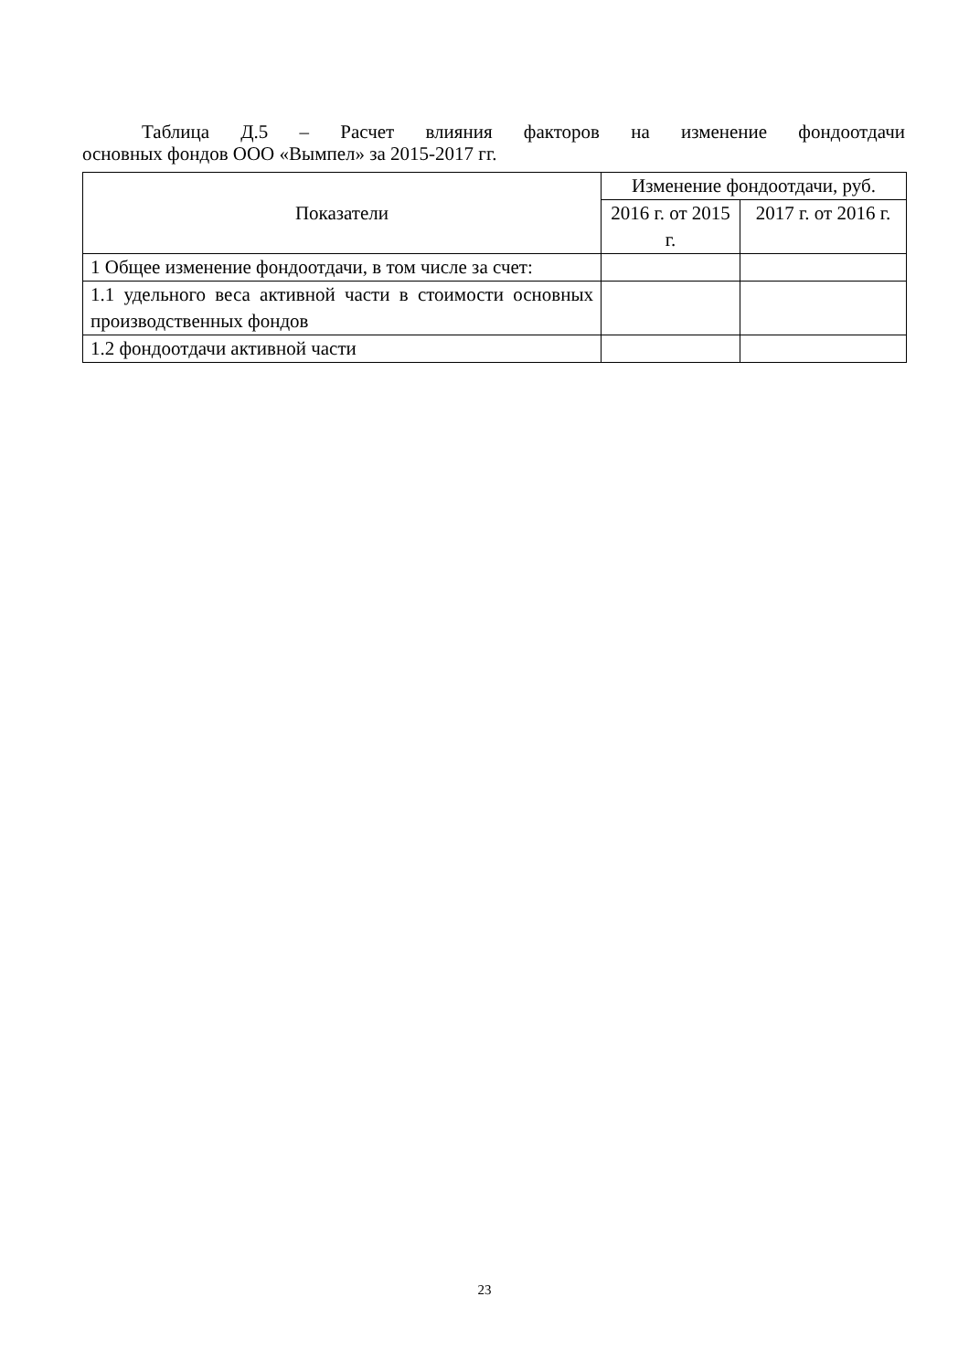Таблица Д.5 – Расчет влияния факторов на изменение фондоотдачи
основных фондов ООО «Вымпел» за 2015-2017 гг.
| Показатели | Изменение фондоотдачи, руб. | |
| --- | --- | --- |
| | 2016 г. от 2015 г. | 2017 г. от 2016 г. |
| 1 Общее изменение фондоотдачи, в том числе за счет: | | |
| 1.1 удельного веса активной части в стоимости основных производственных фондов | | |
| 1.2 фондоотдачи активной части | | |
23